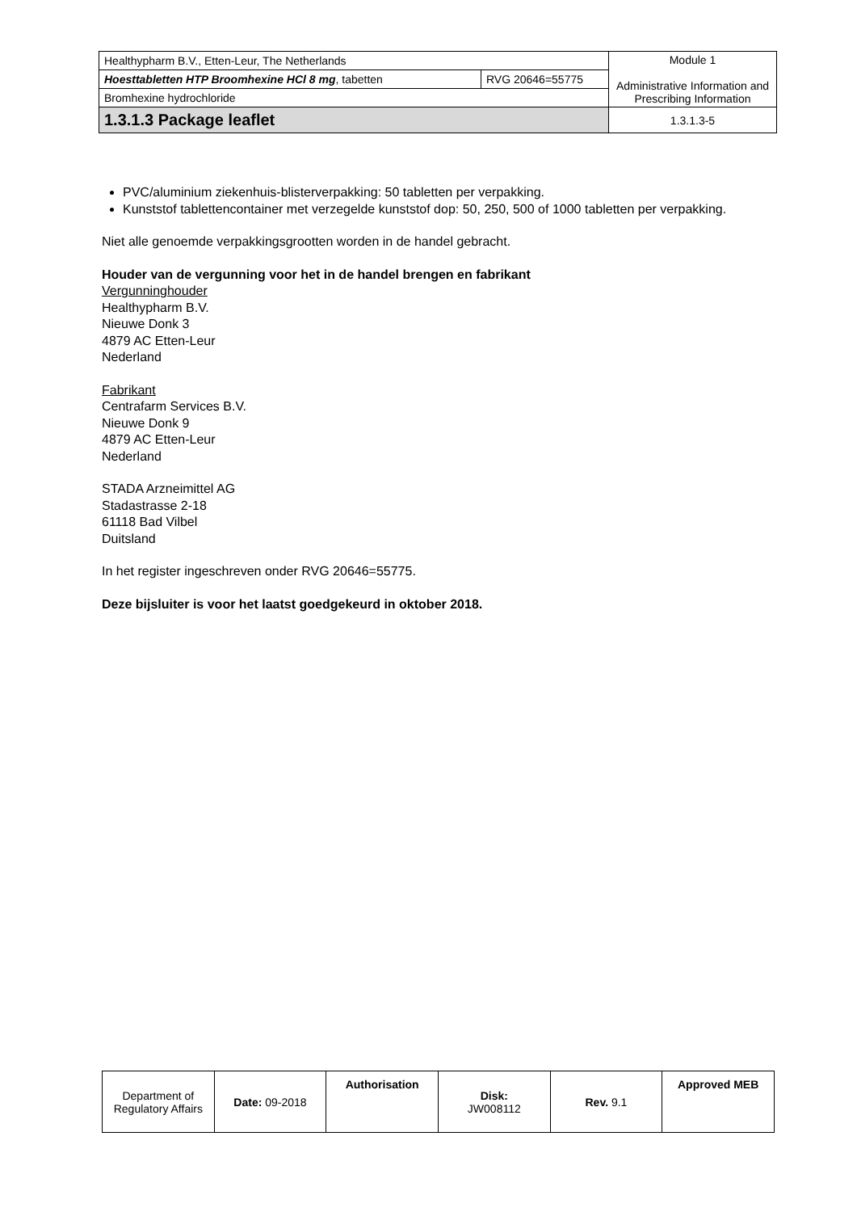| Healthypharm B.V., Etten-Leur, The Netherlands | | Module 1 Administrative Information and Prescribing Information |
| Hoesttabletten HTP Broomhexine HCl 8 mg , tabetten | RVG 20646=55775 | |
| Bromhexine hydrochloride | | |
| 1.3.1.3 Package leaflet | | 1.3.1.3-5 |
PVC/aluminium ziekenhuis-blisterverpakking: 50 tabletten per verpakking.
Kunststof tablettencontainer met verzegelde kunststof dop: 50, 250, 500 of 1000 tabletten per verpakking.
Niet alle genoemde verpakkingsgrootten worden in de handel gebracht.
Houder van de vergunning voor het in de handel brengen en fabrikant
Vergunninghouder
Healthypharm B.V.
Nieuwe Donk 3
4879 AC Etten-Leur
Nederland
Fabrikant
Centrafarm Services B.V.
Nieuwe Donk 9
4879 AC Etten-Leur
Nederland
STADA Arzneimittel AG
Stadastrasse 2-18
61118 Bad Vilbel
Duitsland
In het register ingeschreven onder RVG 20646=55775.
Deze bijsluiter is voor het laatst goedgekeurd in oktober 2018.
| Department of Regulatory Affairs | Date: 09-2018 | Authorisation | Disk: JW008112 | Rev. 9.1 | Approved MEB |